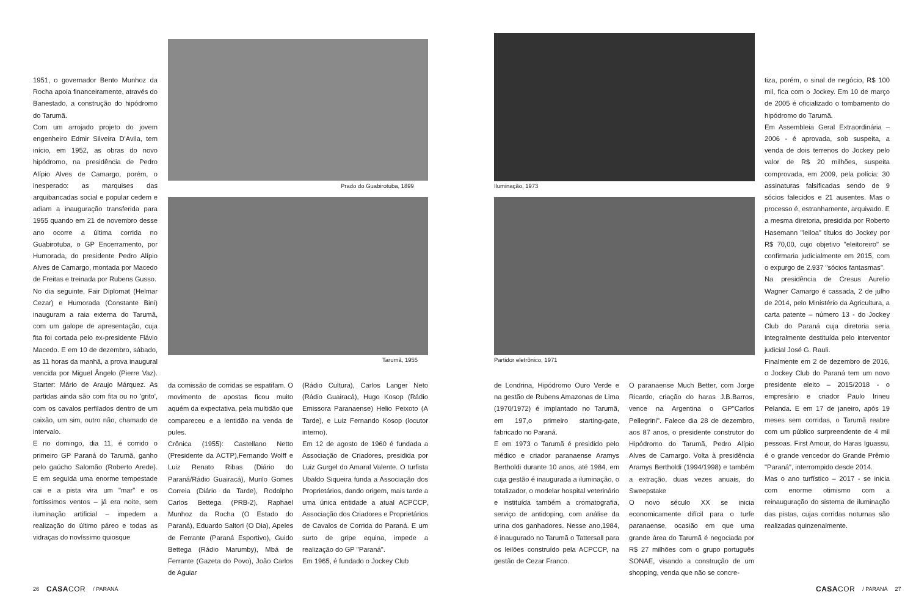1951, o governador Bento Munhoz da Rocha apoia financeiramente, através do Banestado, a construção do hipódromo do Tarumã.
Com um arrojado projeto do jovem engenheiro Edmir Silveira D'Avila, tem início, em 1952, as obras do novo hipódromo, na presidência de Pedro Alípio Alves de Camargo, porém, o inesperado: as marquises das arquibancadas social e popular cedem e adiam a inauguração transferida para 1955 quando em 21 de novembro desse ano ocorre a última corrida no Guabirotuba, o GP Encerramento, por Humorada, do presidente Pedro Alípio Alves de Camargo, montada por Macedo de Freitas e treinada por Rubens Gusso.
No dia seguinte, Fair Diplomat (Helmar Cezar) e Humorada (Constante Bini) inauguram a raia externa do Tarumã, com um galope de apresentação, cuja fita foi cortada pelo ex-presidente Flávio Macedo. E em 10 de dezembro, sábado, as 11 horas da manhã, a prova inaugural vencida por Miguel Ângelo (Pierre Vaz). Starter: Mário de Araujo Márquez. As partidas ainda são com fita ou no 'grito', com os cavalos perfilados dentro de um caixão, um sim, outro não, chamado de intervalo.
E no domingo, dia 11, é corrido o primeiro GP Paraná do Tarumã, ganho pelo gaúcho Salomão (Roberto Arede). E em seguida uma enorme tempestade cai e a pista vira um "mar" e os fortíssimos ventos – já era noite, sem iluminação artificial – impedem a realização do último páreo e todas as vidraças do novíssimo quiosque
Prado do Guabirotuba, 1899
Tarumã, 1955
da comissão de corridas se espatifam. O movimento de apostas ficou muito aquém da expectativa, pela multidão que compareceu e a lentidão na venda de pules.
Crônica (1955): Castellano Netto (Presidente da ACTP),Fernando Wolff e Luiz Renato Ribas (Diário do Paraná/Rádio Guairacá), Murilo Gomes Correia (Diário da Tarde), Rodolpho Carlos Bettega (PRB-2), Raphael Munhoz da Rocha (O Estado do Paraná), Eduardo Saltori (O Dia), Apeles de Ferrante (Paraná Esportivo), Guido Bettega (Rádio Marumby), Mbá de Ferrante (Gazeta do Povo), João Carlos de Aguiar
(Rádio Cultura), Carlos Langer Neto (Rádio Guairacá), Hugo Kosop (Rádio Emissora Paranaense) Helio Peixoto (A Tarde), e Luiz Fernando Kosop (locutor interno).
Em 12 de agosto de 1960 é fundada a Associação de Criadores, presidida por Luiz Gurgel do Amaral Valente. O turfista Ubaldo Siqueira funda a Associação dos Proprietários, dando origem, mais tarde a uma única entidade a atual ACPCCP, Associação dos Criadores e Proprietários de Cavalos de Corrida do Paraná. E um surto de gripe equina, impede a realização do GP "Paraná".
Em 1965, é fundado o Jockey Club
26 CASACOR / PARANÁ
Iluminação, 1973
Partidor eletrônico, 1971
de Londrina, Hipódromo Ouro Verde e na gestão de Rubens Amazonas de Lima (1970/1972) é implantado no Tarumã, em 197,o primeiro starting-gate, fabricado no Paraná.
E em 1973 o Tarumã é presidido pelo médico e criador paranaense Aramys Bertholdi durante 10 anos, até 1984, em cuja gestão é inaugurada a iluminação, o totalizador, o modelar hospital veterinário e instituída também a cromatografia, serviço de antidoping, com análise da urina dos ganhadores. Nesse ano,1984, é inaugurado no Tarumã o Tattersall para os leilões construído pela ACPCCP, na gestão de Cezar Franco.
O paranaense Much Better, com Jorge Ricardo, criação do haras J.B.Barros, vence na Argentina o GP"Carlos Pellegrini". Falece dia 28 de dezembro, aos 87 anos, o presidente construtor do Hipódromo do Tarumã, Pedro Alípio Alves de Camargo. Volta à presidência Aramys Bertholdi (1994/1998) e também a extração, duas vezes anuais, do Sweepstake
O novo século XX se inicia economicamente difícil para o turfe paranaense, ocasião em que uma grande área do Tarumã é negociada por R$ 27 milhões com o grupo português SONAE, visando a construção de um shopping, venda que não se concre-
tiza, porém, o sinal de negócio, R$ 100 mil, fica com o Jockey. Em 10 de março de 2005 é oficializado o tombamento do hipódromo do Tarumã.
Em Assembleia Geral Extraordinária – 2006 - é aprovada, sob suspeita, a venda de dois terrenos do Jockey pelo valor de R$ 20 milhões, suspeita comprovada, em 2009, pela polícia: 30 assinaturas falsificadas sendo de 9 sócios falecidos e 21 ausentes. Mas o processo é, estranhamente, arquivado. E a mesma diretoria, presidida por Roberto Hasemann "leiloa" títulos do Jockey por R$ 70,00, cujo objetivo "eleitoreiro" se confirmaria judicialmente em 2015, com o expurgo de 2.937 "sócios fantasmas".
Na presidência de Cresus Aurelio Wagner Camargo é cassada, 2 de julho de 2014, pelo Ministério da Agricultura, a carta patente – número 13 - do Jockey Club do Paraná cuja diretoria seria integralmente destituída pelo interventor judicial José G. Rauli.
Finalmente em 2 de dezembro de 2016, o Jockey Club do Paraná tem um novo presidente eleito – 2015/2018 - o empresário e criador Paulo Irineu Pelanda. E em 17 de janeiro, após 19 meses sem corridas, o Tarumã reabre com um público surpreendente de 4 mil pessoas. First Amour, do Haras Iguassu, é o grande vencedor do Grande Prêmio "Paraná", interrompido desde 2014.
Mas o ano turfístico – 2017 - se inicia com enorme otimismo com a reinauguração do sistema de iluminação das pistas, cujas corridas noturnas são realizadas quinzenalmente.
CASACOR / PARANÁ 27